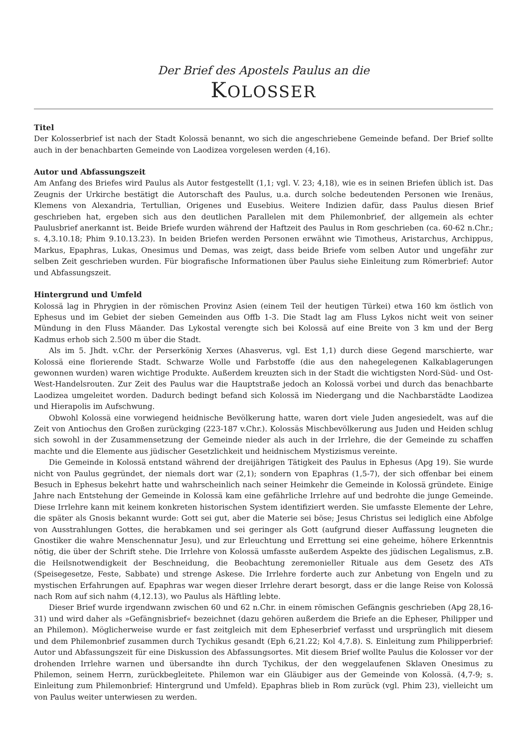Der Brief des Apostels Paulus an die
KOLOSSER
Titel
Der Kolosserbrief ist nach der Stadt Kolossä benannt, wo sich die angeschriebene Gemeinde befand. Der Brief sollte auch in der benachbarten Gemeinde von Laodizea vorgelesen werden (4,16).
Autor und Abfassungszeit
Am Anfang des Briefes wird Paulus als Autor festgestellt (1,1; vgl. V. 23; 4,18), wie es in seinen Briefen üblich ist. Das Zeugnis der Urkirche bestätigt die Autorschaft des Paulus, u.a. durch solche bedeutenden Personen wie Irenäus, Klemens von Alexandria, Tertullian, Origenes und Eusebius. Weitere Indizien dafür, dass Paulus diesen Brief geschrieben hat, ergeben sich aus den deutlichen Parallelen mit dem Philemonbrief, der allgemein als echter Paulusbrief anerkannt ist. Beide Briefe wurden während der Haftzeit des Paulus in Rom geschrieben (ca. 60-62 n.Chr.; s. 4,3.10.18; Phim 9.10.13.23). In beiden Briefen werden Personen erwähnt wie Timotheus, Aristarchus, Archippus, Markus, Epaphras, Lukas, Onesimus und Demas, was zeigt, dass beide Briefe vom selben Autor und ungefähr zur selben Zeit geschrieben wurden. Für biografische Informationen über Paulus siehe Einleitung zum Römerbrief: Autor und Abfassungszeit.
Hintergrund und Umfeld
Kolossä lag in Phrygien in der römischen Provinz Asien (einem Teil der heutigen Türkei) etwa 160 km östlich von Ephesus und im Gebiet der sieben Gemeinden aus Offb 1-3. Die Stadt lag am Fluss Lykos nicht weit von seiner Mündung in den Fluss Mäander. Das Lykostal verengte sich bei Kolossä auf eine Breite von 3 km und der Berg Kadmus erhob sich 2.500 m über die Stadt.
Als im 5. Jhdt. v.Chr. der Perserkönig Xerxes (Ahasverus, vgl. Est 1,1) durch diese Gegend marschierte, war Kolossä eine florierende Stadt. Schwarze Wolle und Farbstoffe (die aus den nahegelegenen Kalkablagerungen gewonnen wurden) waren wichtige Produkte. Außerdem kreuzten sich in der Stadt die wichtigsten Nord-Süd- und Ost-West-Handelsrouten. Zur Zeit des Paulus war die Hauptstraße jedoch an Kolossä vorbei und durch das benachbarte Laodizea umgeleitet worden. Dadurch bedingt befand sich Kolossä im Niedergang und die Nachbarstädte Laodizea und Hierapolis im Aufschwung.
Obwohl Kolossä eine vorwiegend heidnische Bevölkerung hatte, waren dort viele Juden angesiedelt, was auf die Zeit von Antiochus den Großen zurückging (223-187 v.Chr.). Kolossäs Mischbevölkerung aus Juden und Heiden schlug sich sowohl in der Zusammensetzung der Gemeinde nieder als auch in der Irrlehre, die der Gemeinde zu schaffen machte und die Elemente aus jüdischer Gesetzlichkeit und heidnischem Mystizismus vereinte.
Die Gemeinde in Kolossä entstand während der dreijährigen Tätigkeit des Paulus in Ephesus (Apg 19). Sie wurde nicht von Paulus gegründet, der niemals dort war (2,1); sondern von Epaphras (1,5-7), der sich offenbar bei einem Besuch in Ephesus bekehrt hatte und wahrscheinlich nach seiner Heimkehr die Gemeinde in Kolossä gründete. Einige Jahre nach Entstehung der Gemeinde in Kolossä kam eine gefährliche Irrlehre auf und bedrohte die junge Gemeinde. Diese Irrlehre kann mit keinem konkreten historischen System identifiziert werden. Sie umfasste Elemente der Lehre, die später als Gnosis bekannt wurde: Gott sei gut, aber die Materie sei böse; Jesus Christus sei lediglich eine Abfolge von Ausstrahlungen Gottes, die herabkamen und sei geringer als Gott (aufgrund dieser Auffassung leugneten die Gnostiker die wahre Menschennatur Jesu), und zur Erleuchtung und Errettung sei eine geheime, höhere Erkenntnis nötig, die über der Schrift stehe. Die Irrlehre von Kolossä umfasste außerdem Aspekte des jüdischen Legalismus, z.B. die Heilsnotwendigkeit der Beschneidung, die Beobachtung zeremonieller Rituale aus dem Gesetz des ATs (Speisegesetze, Feste, Sabbate) und strenge Askese. Die Irrlehre forderte auch zur Anbetung von Engeln und zu mystischen Erfahrungen auf. Epaphras war wegen dieser Irrlehre derart besorgt, dass er die lange Reise von Kolossä nach Rom auf sich nahm (4,12.13), wo Paulus als Häftling lebte.
Dieser Brief wurde irgendwann zwischen 60 und 62 n.Chr. in einem römischen Gefängnis geschrieben (Apg 28,16-31) und wird daher als »Gefängnisbrief« bezeichnet (dazu gehören außerdem die Briefe an die Epheser, Philipper und an Philemon). Möglicherweise wurde er fast zeitgleich mit dem Epheserbrief verfasst und ursprünglich mit diesem und dem Philemonbrief zusammen durch Tychikus gesandt (Eph 6,21.22; Kol 4,7.8). S. Einleitung zum Philipperbrief: Autor und Abfassungszeit für eine Diskussion des Abfassungsortes. Mit diesem Brief wollte Paulus die Kolosser vor der drohenden Irrlehre warnen und übersandte ihn durch Tychikus, der den weggelaufenen Sklaven Onesimus zu Philemon, seinem Herrn, zurückbegleitete. Philemon war ein Gläubiger aus der Gemeinde von Kolossä. (4,7-9; s. Einleitung zum Philemonbrief: Hintergrund und Umfeld). Epaphras blieb in Rom zurück (vgl. Phim 23), vielleicht um von Paulus weiter unterwiesen zu werden.